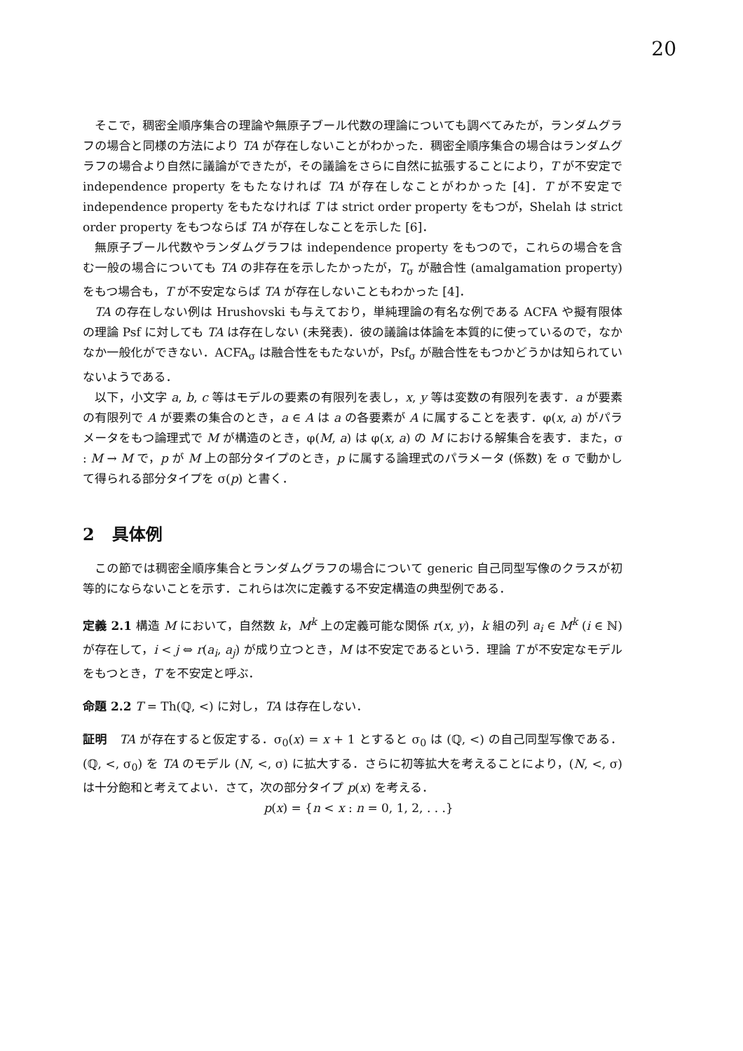20
そこで，稠密全順序集合の理論や無原子ブール代数の理論についても調べてみたが，ランダムグラフの場合と同様の方法により TA が存在しないことがわかった．稠密全順序集合の場合はランダムグラフの場合より自然に議論ができたが，その議論をさらに自然に拡張することにより，T が不安定で independence property をもたなければ TA が存在しなことがわかった [4]．T が不安定で independence property をもたなければ T は strict order property をもつが，Shelah は strict order property をもつならば TA が存在しなことを示した [6]．
無原子ブール代数やランダムグラフは independence property をもつので，これらの場合を含む一般の場合についても TA の非存在を示したかったが，T<sub>σ</sub> が融合性 (amalgamation property) をもつ場合も，T が不安定ならば TA が存在しないこともわかった [4]．
TA の存在しない例は Hrushovski も与えており，単純理論の有名な例である ACFA や擬有限体の理論 Psf に対しても TA は存在しない (未発表)．彼の議論は体論を本質的に使っているので，なかなか一般化ができない．ACFA<sub>σ</sub> は融合性をもたないが，Psf<sub>σ</sub> が融合性をもつかどうかは知られていないようである．
以下，小文字 a, b, c 等はモデルの要素の有限列を表し，x, y 等は変数の有限列を表す．a が要素の有限列で A が要素の集合のとき，a ∈ A は a の各要素が A に属することを表す．φ(x, a) がパラメータをもつ論理式で M が構造のとき，φ(M, a) は φ(x, a) の M における解集合を表す．また，σ : M → M で，p が M 上の部分タイプのとき，p に属する論理式のパラメータ (係数) を σ で動かして得られる部分タイプを σ(p) と書く．
2 具体例
この節では稠密全順序集合とランダムグラフの場合について generic 自己同型写像のクラスが初等的にならないことを示す．これらは次に定義する不安定構造の典型例である．
定義 2.1 構造 M において，自然数 k，M<sup>k</sup> 上の定義可能な関係 r(x, y)，k 組の列 a<sub>i</sub> ∈ M<sup>k</sup> (i ∈ ℕ) が存在して，i < j ⇔ r(a<sub>i</sub>, a<sub>j</sub>) が成り立つとき，M は不安定であるという．理論 T が不安定なモデルをもつとき，T を不安定と呼ぶ．
命題 2.2 T = Th(ℚ, <) に対し，TA は存在しない．
証明 TA が存在すると仮定する．σ<sub>0</sub>(x) = x + 1 とすると σ<sub>0</sub> は (ℚ, <) の自己同型写像である．(ℚ, <, σ<sub>0</sub>) を TA のモデル (N, <, σ) に拡大する．さらに初等拡大を考えることにより，(N, <, σ) は十分飽和と考えてよい．さて，次の部分タイプ p(x) を考える．
p(x) = {n < x : n = 0, 1, 2, . . .}